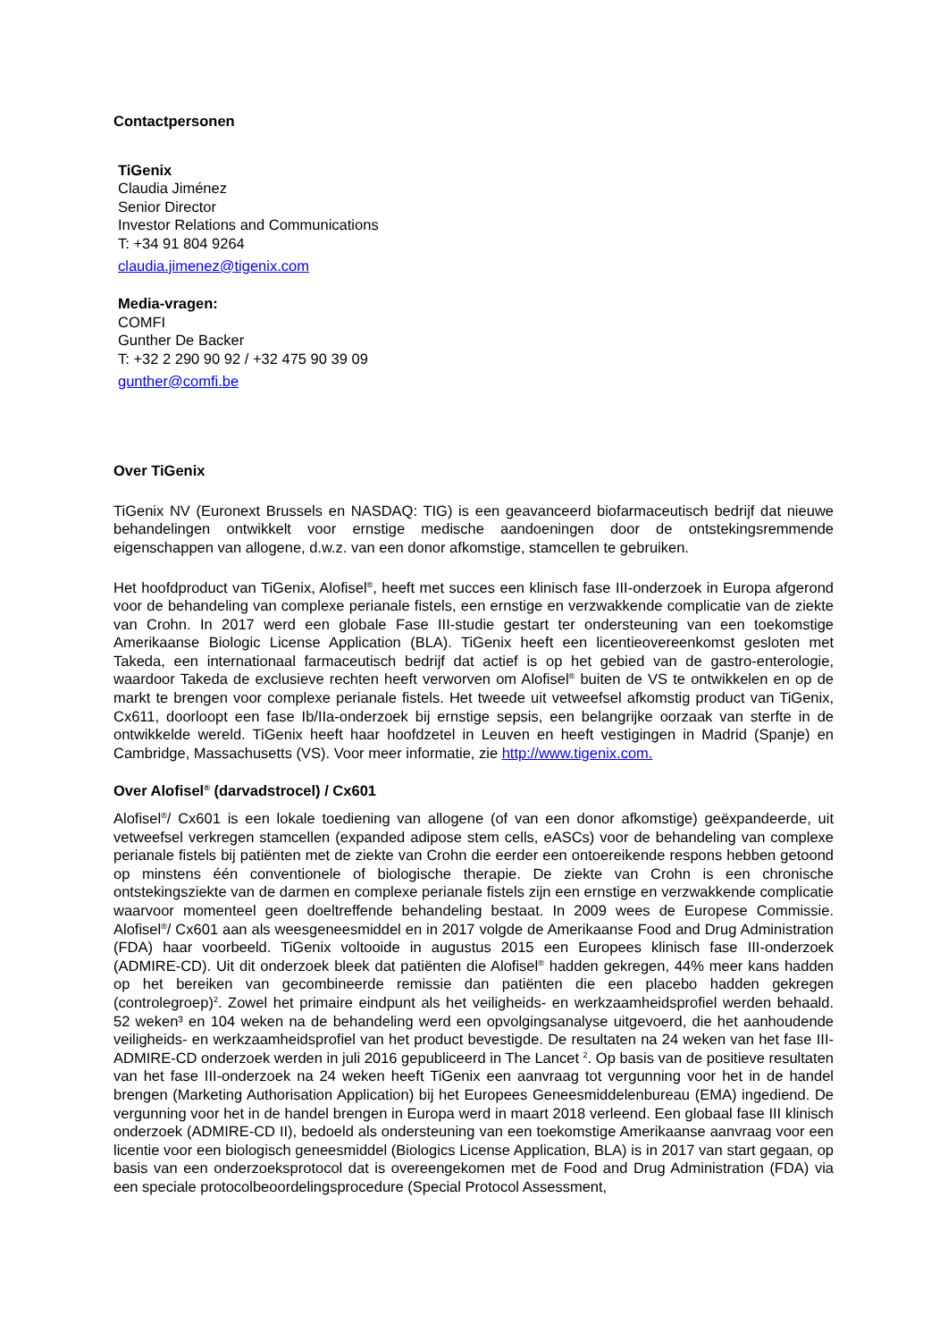Contactpersonen
TiGenix
Claudia Jiménez
Senior Director
Investor Relations and Communications
T: +34 91 804 9264
claudia.jimenez@tigenix.com
Media-vragen:
COMFI
Gunther De Backer
T: +32 2 290 90 92 / +32 475 90 39 09
gunther@comfi.be
Over TiGenix
TiGenix NV (Euronext Brussels en NASDAQ: TIG) is een geavanceerd biofarmaceutisch bedrijf dat nieuwe behandelingen ontwikkelt voor ernstige medische aandoeningen door de ontstekingsremmende eigenschappen van allogene, d.w.z. van een donor afkomstige, stamcellen te gebruiken.
Het hoofdproduct van TiGenix, Alofisel<sup>®</sup>, heeft met succes een klinisch fase III-onderzoek in Europa afgerond voor de behandeling van complexe perianale fistels, een ernstige en verzwakkende complicatie van de ziekte van Crohn. In 2017 werd een globale Fase III-studie gestart ter ondersteuning van een toekomstige Amerikaanse Biologic License Application (BLA). TiGenix heeft een licentieovereenkomst gesloten met Takeda, een internationaal farmaceutisch bedrijf dat actief is op het gebied van de gastro-enterologie, waardoor Takeda de exclusieve rechten heeft verworven om Alofisel<sup>®</sup> buiten de VS te ontwikkelen en op de markt te brengen voor complexe perianale fistels. Het tweede uit vetweefsel afkomstig product van TiGenix, Cx611, doorloopt een fase Ib/IIa-onderzoek bij ernstige sepsis, een belangrijke oorzaak van sterfte in de ontwikkelde wereld. TiGenix heeft haar hoofdzetel in Leuven en heeft vestigingen in Madrid (Spanje) en Cambridge, Massachusetts (VS). Voor meer informatie, zie http://www.tigenix.com.
Over Alofisel<sup>®</sup> (darvadstrocel) / Cx601
Alofisel<sup>®</sup>/ Cx601 is een lokale toediening van allogene (of van een donor afkomstige) geëxpandeerde, uit vetweefsel verkregen stamcellen (expanded adipose stem cells, eASCs) voor de behandeling van complexe perianale fistels bij patiënten met de ziekte van Crohn die eerder een ontoereikende respons hebben getoond op minstens één conventionele of biologische therapie. De ziekte van Crohn is een chronische ontstekingsziekte van de darmen en complexe perianale fistels zijn een ernstige en verzwakkende complicatie waarvoor momenteel geen doeltreffende behandeling bestaat. In 2009 wees de Europese Commissie. Alofisel<sup>®</sup>/ Cx601 aan als weesgeneesmiddel en in 2017 volgde de Amerikaanse Food and Drug Administration (FDA) haar voorbeeld. TiGenix voltooide in augustus 2015 een Europees klinisch fase III-onderzoek (ADMIRE-CD). Uit dit onderzoek bleek dat patiënten die Alofisel<sup>®</sup> hadden gekregen, 44% meer kans hadden op het bereiken van gecombineerde remissie dan patiënten die een placebo hadden gekregen (controlegroep)<sup>2</sup>. Zowel het primaire eindpunt als het veiligheids- en werkzaamheidsprofiel werden behaald. 52 weken³ en 104 weken na de behandeling werd een opvolgingsanalyse uitgevoerd, die het aanhoudende veiligheids- en werkzaamheidsprofiel van het product bevestigde. De resultaten na 24 weken van het fase III-ADMIRE-CD onderzoek werden in juli 2016 gepubliceerd in The Lancet <sup>2</sup>. Op basis van de positieve resultaten van het fase III-onderzoek na 24 weken heeft TiGenix een aanvraag tot vergunning voor het in de handel brengen (Marketing Authorisation Application) bij het Europees Geneesmiddelenbureau (EMA) ingediend. De vergunning voor het in de handel brengen in Europa werd in maart 2018 verleend. Een globaal fase III klinisch onderzoek (ADMIRE-CD II), bedoeld als ondersteuning van een toekomstige Amerikaanse aanvraag voor een licentie voor een biologisch geneesmiddel (Biologics License Application, BLA) is in 2017 van start gegaan, op basis van een onderzoeksprotocol dat is overeengekomen met de Food and Drug Administration (FDA) via een speciale protocolbeoordelingsprocedure (Special Protocol Assessment,